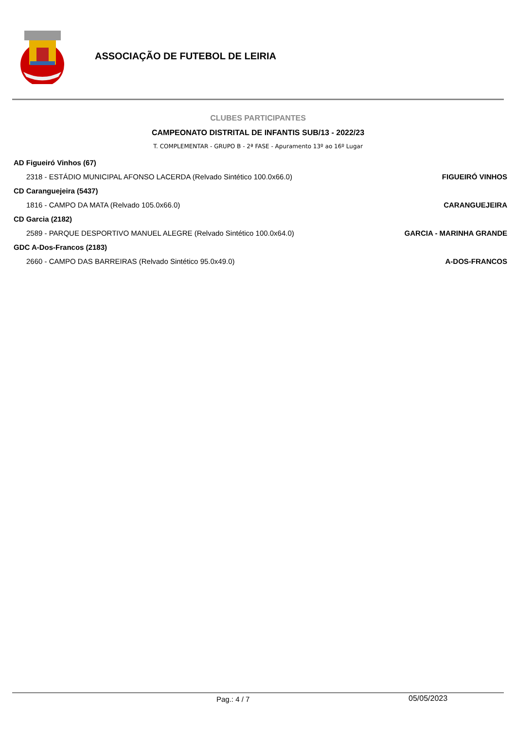ASSOCIAÇÃO DE FUTEBOL DE LEIRIA
CLUBES PARTICIPANTES
CAMPEONATO DISTRITAL DE INFANTIS SUB/13 - 2022/23
T. COMPLEMENTAR - GRUPO B - 2ª FASE - Apuramento 13º ao 16º Lugar
| AD Figueiró Vinhos (67) | |
| 2318 - ESTÁDIO MUNICIPAL AFONSO LACERDA (Relvado Sintético 100.0x66.0) | FIGUEIRÓ VINHOS |
| CD Caranguejeira (5437) | |
| 1816 - CAMPO DA MATA (Relvado 105.0x66.0) | CARANGUEJEIRA |
| CD Garcia (2182) | |
| 2589 - PARQUE DESPORTIVO MANUEL ALEGRE (Relvado Sintético 100.0x64.0) | GARCIA - MARINHA GRANDE |
| GDC A-Dos-Francos (2183) | |
| 2660 - CAMPO DAS BARREIRAS (Relvado Sintético 95.0x49.0) | A-DOS-FRANCOS |
Pag.: 4 / 7 05/05/2023